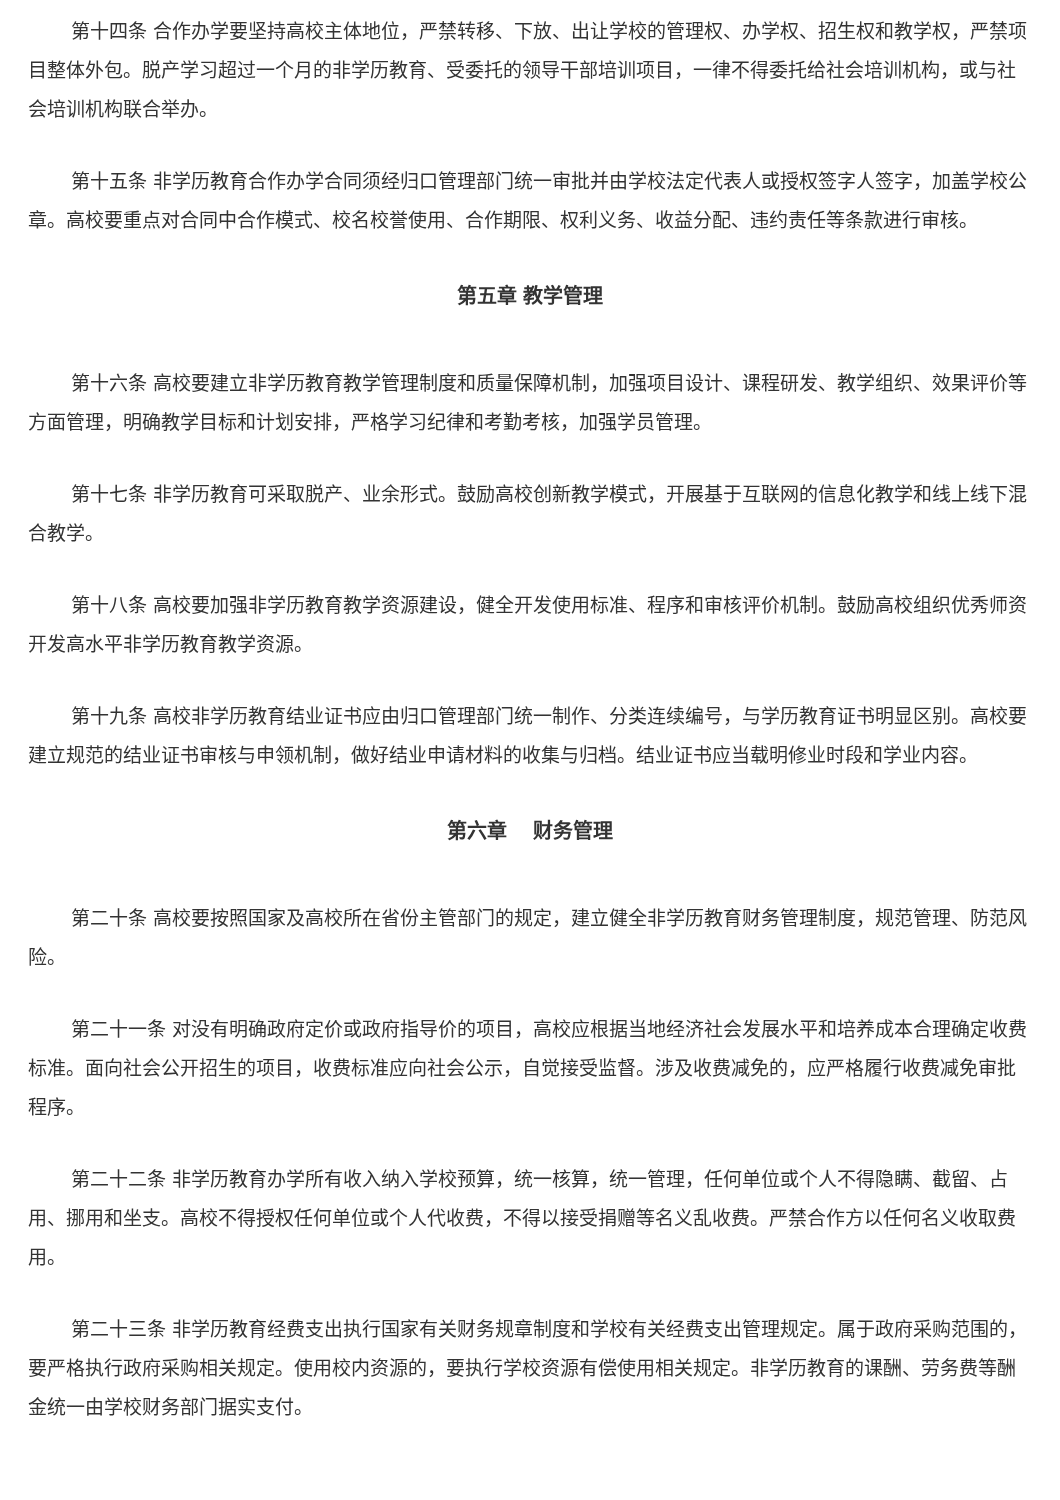第十四条 合作办学要坚持高校主体地位，严禁转移、下放、出让学校的管理权、办学权、招生权和教学权，严禁项目整体外包。脱产学习超过一个月的非学历教育、受委托的领导干部培训项目，一律不得委托给社会培训机构，或与社会培训机构联合举办。
第十五条 非学历教育合作办学合同须经归口管理部门统一审批并由学校法定代表人或授权签字人签字，加盖学校公章。高校要重点对合同中合作模式、校名校誉使用、合作期限、权利义务、收益分配、违约责任等条款进行审核。
第五章 教学管理
第十六条 高校要建立非学历教育教学管理制度和质量保障机制，加强项目设计、课程研发、教学组织、效果评价等方面管理，明确教学目标和计划安排，严格学习纪律和考勤考核，加强学员管理。
第十七条 非学历教育可采取脱产、业余形式。鼓励高校创新教学模式，开展基于互联网的信息化教学和线上线下混合教学。
第十八条 高校要加强非学历教育教学资源建设，健全开发使用标准、程序和审核评价机制。鼓励高校组织优秀师资开发高水平非学历教育教学资源。
第十九条 高校非学历教育结业证书应由归口管理部门统一制作、分类连续编号，与学历教育证书明显区别。高校要建立规范的结业证书审核与申领机制，做好结业申请材料的收集与归档。结业证书应当载明修业时段和学业内容。
第六章　 财务管理
第二十条 高校要按照国家及高校所在省份主管部门的规定，建立健全非学历教育财务管理制度，规范管理、防范风险。
第二十一条 对没有明确政府定价或政府指导价的项目，高校应根据当地经济社会发展水平和培养成本合理确定收费标准。面向社会公开招生的项目，收费标准应向社会公示，自觉接受监督。涉及收费减免的，应严格履行收费减免审批程序。
第二十二条 非学历教育办学所有收入纳入学校预算，统一核算，统一管理，任何单位或个人不得隐瞒、截留、占用、挪用和坐支。高校不得授权任何单位或个人代收费，不得以接受捐赠等名义乱收费。严禁合作方以任何名义收取费用。
第二十三条 非学历教育经费支出执行国家有关财务规章制度和学校有关经费支出管理规定。属于政府采购范围的，要严格执行政府采购相关规定。使用校内资源的，要执行学校资源有偿使用相关规定。非学历教育的课酬、劳务费等酬金统一由学校财务部门据实支付。